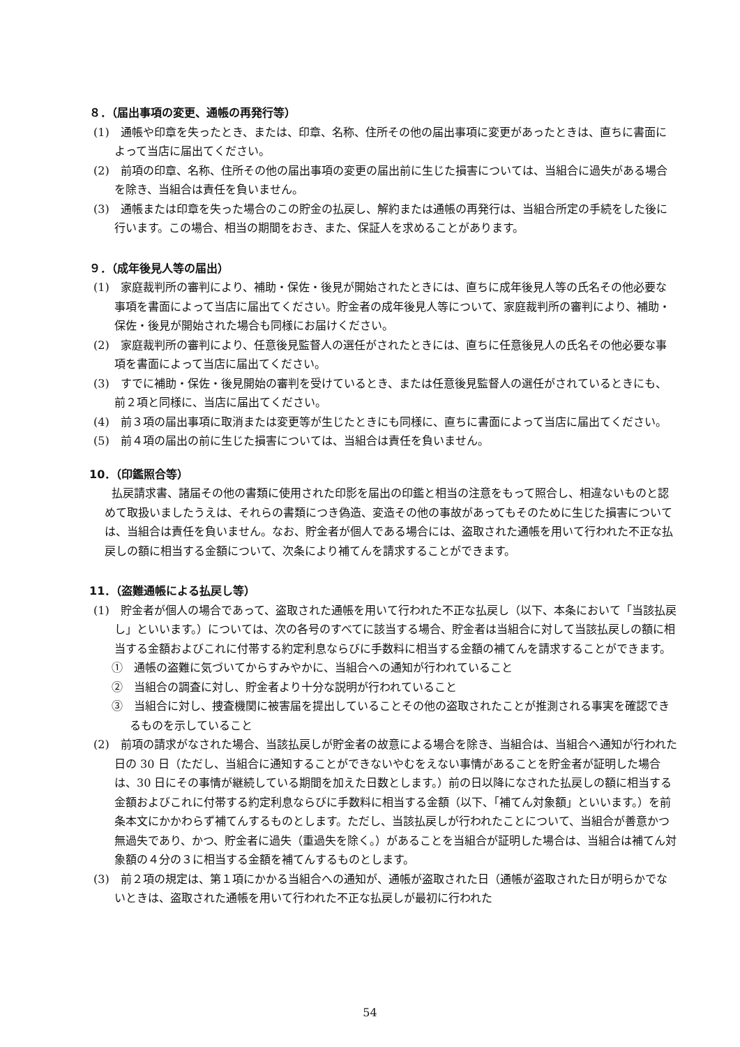８．（届出事項の変更、通帳の再発行等）
(1)　通帳や印章を失ったとき、または、印章、名称、住所その他の届出事項に変更があったときは、直ちに書面によって当店に届出てください。
(2)　前項の印章、名称、住所その他の届出事項の変更の届出前に生じた損害については、当組合に過失がある場合を除き、当組合は責任を負いません。
(3)　通帳または印章を失った場合のこの貯金の払戻し、解約または通帳の再発行は、当組合所定の手続をした後に行います。この場合、相当の期間をおき、また、保証人を求めることがあります。
９．（成年後見人等の届出）
(1)　家庭裁判所の審判により、補助・保佐・後見が開始されたときには、直ちに成年後見人等の氏名その他必要な事項を書面によって当店に届出てください。貯金者の成年後見人等について、家庭裁判所の審判により、補助・保佐・後見が開始された場合も同様にお届けください。
(2)　家庭裁判所の審判により、任意後見監督人の選任がされたときには、直ちに任意後見人の氏名その他必要な事項を書面によって当店に届出てください。
(3)　すでに補助・保佐・後見開始の審判を受けているとき、または任意後見監督人の選任がされているときにも、前２項と同様に、当店に届出てください。
(4)　前３項の届出事項に取消または変更等が生じたときにも同様に、直ちに書面によって当店に届出てください。
(5)　前４項の届出の前に生じた損害については、当組合は責任を負いません。
10．（印鑑照合等）
払戻請求書、諸届その他の書類に使用された印影を届出の印鑑と相当の注意をもって照合し、相違ないものと認めて取扱いましたうえは、それらの書類につき偽造、変造その他の事故があってもそのために生じた損害については、当組合は責任を負いません。なお、貯金者が個人である場合には、盗取された通帳を用いて行われた不正な払戻しの額に相当する金額について、次条により補てんを請求することができます。
11．（盗難通帳による払戻し等）
(1)　貯金者が個人の場合であって、盗取された通帳を用いて行われた不正な払戻し（以下、本条において「当該払戻し」といいます。）については、次の各号のすべてに該当する場合、貯金者は当組合に対して当該払戻しの額に相当する金額およびこれに付帯する約定利息ならびに手数料に相当する金額の補てんを請求することができます。
①　通帳の盗難に気づいてからすみやかに、当組合への通知が行われていること
②　当組合の調査に対し、貯金者より十分な説明が行われていること
③　当組合に対し、捜査機関に被害届を提出していることその他の盗取されたことが推測される事実を確認できるものを示していること
(2)　前項の請求がなされた場合、当該払戻しが貯金者の故意による場合を除き、当組合は、当組合へ通知が行われた日の 30 日（ただし、当組合に通知することができないやむをえない事情があることを貯金者が証明した場合は、30 日にその事情が継続している期間を加えた日数とします。）前の日以降になされた払戻しの額に相当する金額およびこれに付帯する約定利息ならびに手数料に相当する金額（以下、「補てん対象額」といいます。）を前条本文にかかわらず補てんするものとします。ただし、当該払戻しが行われたことについて、当組合が善意かつ無過失であり、かつ、貯金者に過失（重過失を除く。）があることを当組合が証明した場合は、当組合は補てん対象額の４分の３に相当する金額を補てんするものとします。
(3)　前２項の規定は、第１項にかかる当組合への通知が、通帳が盗取された日（通帳が盗取された日が明らかでないときは、盗取された通帳を用いて行われた不正な払戻しが最初に行われた
54